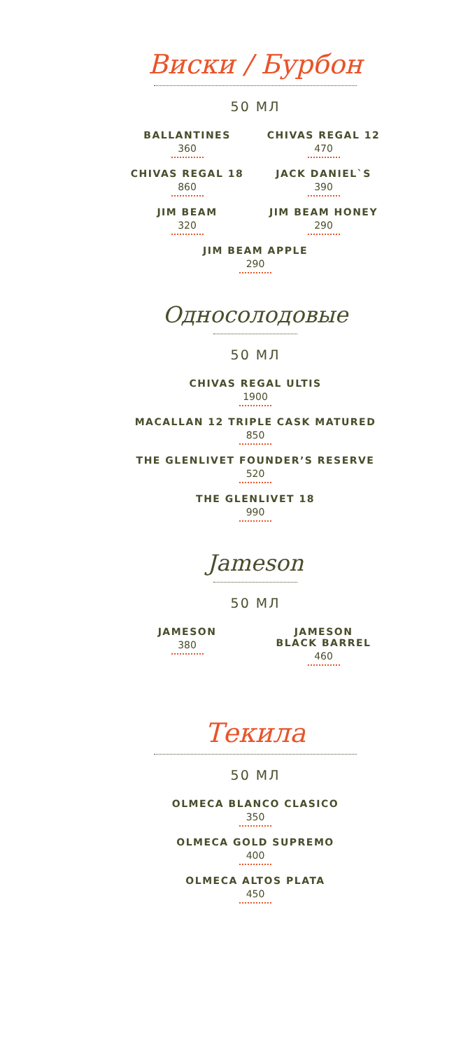Виски / Бурбон
50 МЛ
BALLANTINES
360
CHIVAS REGAL 12
470
CHIVAS REGAL 18
860
JACK DANIEL`S
390
JIM BEAM
320
JIM BEAM HONEY
290
JIM BEAM APPLE
290
Односолодовые
50 МЛ
CHIVAS REGAL ULTIS
1900
MACALLAN 12 TRIPLE CASK MATURED
850
THE GLENLIVET FOUNDER’S RESERVE
520
THE GLENLIVET 18
990
Jameson
50 МЛ
JAMESON
380
JAMESON
BLACK BARREL
460
Текила
50 МЛ
OLMECA BLANCO CLASICO
350
OLMECA GOLD SUPREMO
400
OLMECA ALTOS PLATA
450